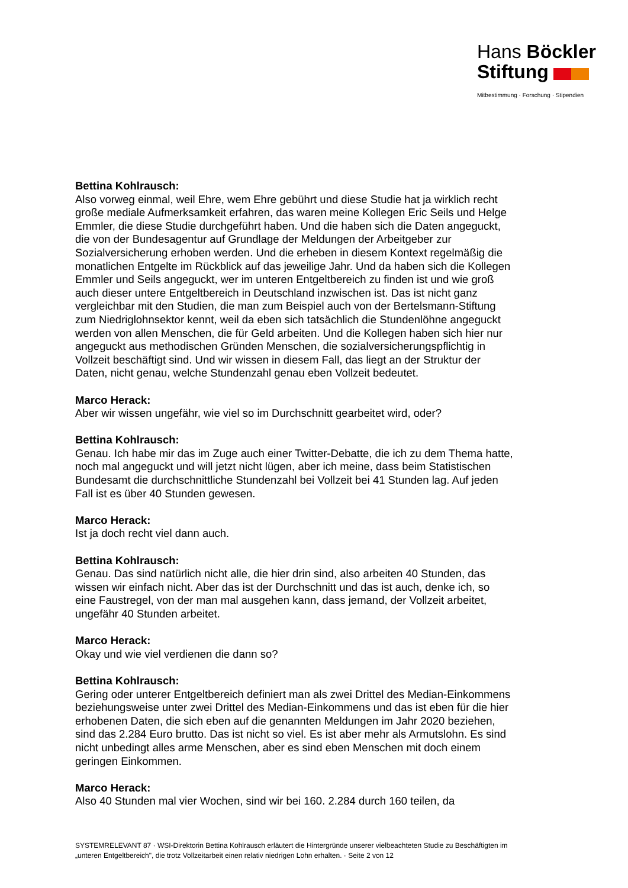Hans Böckler
Stiftung
Mitbestimmung · Forschung · Stipendien
Bettina Kohlrausch:
Also vorweg einmal, weil Ehre, wem Ehre gebührt und diese Studie hat ja wirklich recht große mediale Aufmerksamkeit erfahren, das waren meine Kollegen Eric Seils und Helge Emmler, die diese Studie durchgeführt haben. Und die haben sich die Daten angeguckt, die von der Bundesagentur auf Grundlage der Meldungen der Arbeitgeber zur Sozialversicherung erhoben werden. Und die erheben in diesem Kontext regelmäßig die monatlichen Entgelte im Rückblick auf das jeweilige Jahr. Und da haben sich die Kollegen Emmler und Seils angeguckt, wer im unteren Entgeltbereich zu finden ist und wie groß auch dieser untere Entgeltbereich in Deutschland inzwischen ist. Das ist nicht ganz vergleichbar mit den Studien, die man zum Beispiel auch von der Bertelsmann-Stiftung zum Niedriglohnsektor kennt, weil da eben sich tatsächlich die Stundenlöhne angeguckt werden von allen Menschen, die für Geld arbeiten. Und die Kollegen haben sich hier nur angeguckt aus methodischen Gründen Menschen, die sozialversicherungspflichtig in Vollzeit beschäftigt sind. Und wir wissen in diesem Fall, das liegt an der Struktur der Daten, nicht genau, welche Stundenzahl genau eben Vollzeit bedeutet.
Marco Herack:
Aber wir wissen ungefähr, wie viel so im Durchschnitt gearbeitet wird, oder?
Bettina Kohlrausch:
Genau. Ich habe mir das im Zuge auch einer Twitter-Debatte, die ich zu dem Thema hatte, noch mal angeguckt und will jetzt nicht lügen, aber ich meine, dass beim Statistischen Bundesamt die durchschnittliche Stundenzahl bei Vollzeit bei 41 Stunden lag. Auf jeden Fall ist es über 40 Stunden gewesen.
Marco Herack:
Ist ja doch recht viel dann auch.
Bettina Kohlrausch:
Genau. Das sind natürlich nicht alle, die hier drin sind, also arbeiten 40 Stunden, das wissen wir einfach nicht. Aber das ist der Durchschnitt und das ist auch, denke ich, so eine Faustregel, von der man mal ausgehen kann, dass jemand, der Vollzeit arbeitet, ungefähr 40 Stunden arbeitet.
Marco Herack:
Okay und wie viel verdienen die dann so?
Bettina Kohlrausch:
Gering oder unterer Entgeltbereich definiert man als zwei Drittel des Median-Einkommens beziehungsweise unter zwei Drittel des Median-Einkommens und das ist eben für die hier erhobenen Daten, die sich eben auf die genannten Meldungen im Jahr 2020 beziehen, sind das 2.284 Euro brutto. Das ist nicht so viel. Es ist aber mehr als Armutslohn. Es sind nicht unbedingt alles arme Menschen, aber es sind eben Menschen mit doch einem geringen Einkommen.
Marco Herack:
Also 40 Stunden mal vier Wochen, sind wir bei 160. 2.284 durch 160 teilen, da
SYSTEMRELEVANT 87 · WSI-Direktorin Bettina Kohlrausch erläutert die Hintergründe unserer vielbeachteten Studie zu Beschäftigten im „unteren Entgeltbereich", die trotz Vollzeitarbeit einen relativ niedrigen Lohn erhalten. · Seite 2 von 12